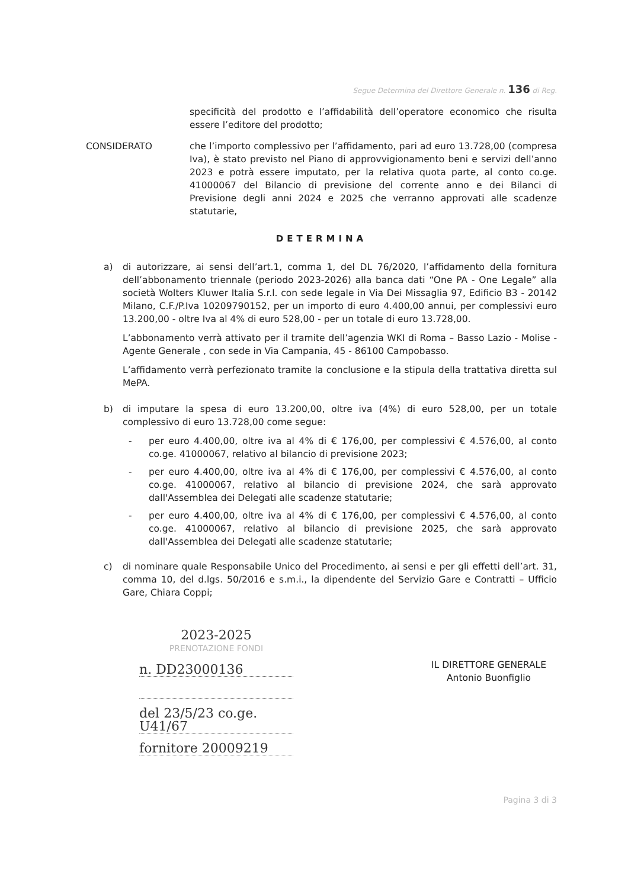Segue Determina del Direttore Generale n. 136 di Reg.
specificità del prodotto e l’affidabilità dell’operatore economico che risulta essere l’editore del prodotto;
CONSIDERATO che l’importo complessivo per l’affidamento, pari ad euro 13.728,00 (compresa Iva), è stato previsto nel Piano di approvvigionamento beni e servizi dell’anno 2023 e potrà essere imputato, per la relativa quota parte, al conto co.ge. 41000067 del Bilancio di previsione del corrente anno e dei Bilanci di Previsione degli anni 2024 e 2025 che verranno approvati alle scadenze statutarie,
DETERMINA
a) di autorizzare, ai sensi dell’art.1, comma 1, del DL 76/2020, l’affidamento della fornitura dell’abbonamento triennale (periodo 2023-2026) alla banca dati “One PA - One Legale” alla società Wolters Kluwer Italia S.r.l. con sede legale in Via Dei Missaglia 97, Edificio B3 - 20142 Milano, C.F./P.Iva 10209790152, per un importo di euro 4.400,00 annui, per complessivi euro 13.200,00 - oltre Iva al 4% di euro 528,00 - per un totale di euro 13.728,00.
L’abbonamento verrà attivato per il tramite dell’agenzia WKI di Roma – Basso Lazio - Molise - Agente Generale , con sede in Via Campania, 45 - 86100 Campobasso.
L’affidamento verrà perfezionato tramite la conclusione e la stipula della trattativa diretta sul MePA.
b) di imputare la spesa di euro 13.200,00, oltre iva (4%) di euro 528,00, per un totale complessivo di euro 13.728,00 come segue:
- per euro 4.400,00, oltre iva al 4% di € 176,00, per complessivi € 4.576,00, al conto co.ge. 41000067, relativo al bilancio di previsione 2023;
- per euro 4.400,00, oltre iva al 4% di € 176,00, per complessivi € 4.576,00, al conto co.ge. 41000067, relativo al bilancio di previsione 2024, che sarà approvato dall'Assemblea dei Delegati alle scadenze statutarie;
- per euro 4.400,00, oltre iva al 4% di € 176,00, per complessivi € 4.576,00, al conto co.ge. 41000067, relativo al bilancio di previsione 2025, che sarà approvato dall'Assemblea dei Delegati alle scadenze statutarie;
c) di nominare quale Responsabile Unico del Procedimento, ai sensi e per gli effetti dell’art. 31, comma 10, del d.lgs. 50/2016 e s.m.i., la dipendente del Servizio Gare e Contratti – Ufficio Gare, Chiara Coppi;
2023-2025
PRENOTAZIONE FONDI
n. DD23000136
del 23/5/23 co.ge. U41/67
fornitore 20009219
IL DIRETTORE GENERALE
Antonio Buonfiglio
Pagina 3 di 3